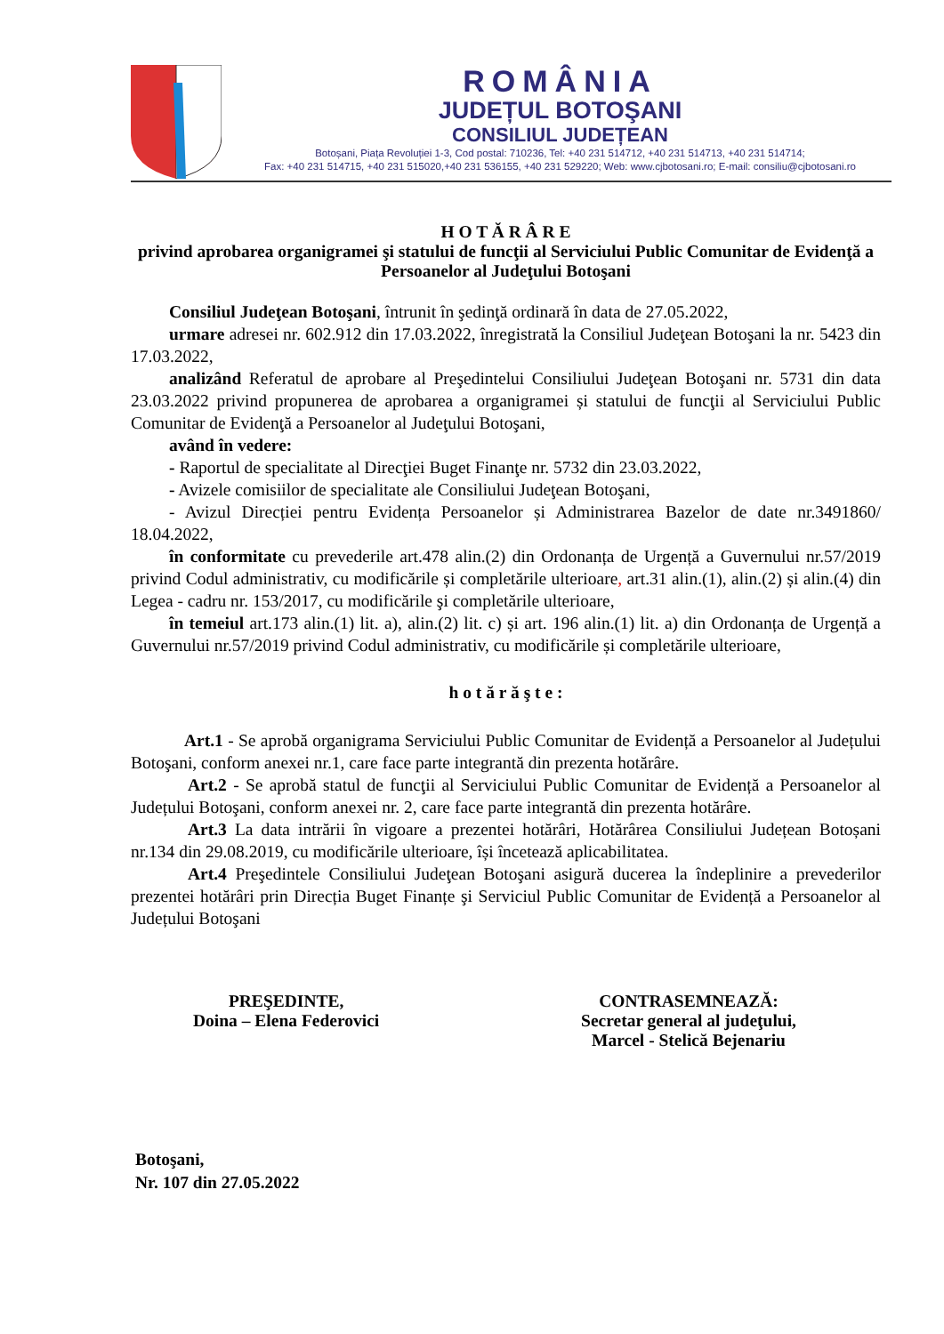ROMÂNIA
JUDEȚUL BOTOŞANI
CONSILIUL JUDEȚEAN
Botoșani, Piața Revoluției 1-3, Cod postal: 710236, Tel: +40 231 514712, +40 231 514713, +40 231 514714;
Fax: +40 231 514715, +40 231 515020,+40 231 536155, +40 231 529220; Web: www.cjbotosani.ro; E-mail: consiliu@cjbotosani.ro
H O T Ă R Â R E
privind aprobarea organigramei şi statului de funcţii al Serviciului Public Comunitar de Evidenţă a Persoanelor al Judeţului Botoşani
Consiliul Judeţean Botoşani, întrunit în şedinţă ordinară în data de 27.05.2022,
urmare adresei nr. 602.912 din 17.03.2022, înregistrată la Consiliul Judeţean Botoşani la nr. 5423 din 17.03.2022,
analizând Referatul de aprobare al Preşedintelui Consiliului Judeţean Botoşani nr. 5731 din data 23.03.2022 privind propunerea de aprobarea a organigramei și statului de funcţii al Serviciului Public Comunitar de Evidenţă a Persoanelor al Judeţului Botoşani,
având în vedere:
- Raportul de specialitate al Direcţiei Buget Finanţe nr. 5732 din 23.03.2022,
- Avizele comisiilor de specialitate ale Consiliului Judeţean Botoşani,
- Avizul Direcției pentru Evidența Persoanelor și Administrarea Bazelor de date nr.3491860/ 18.04.2022,
în conformitate cu prevederile art.478 alin.(2) din Ordonanța de Urgență a Guvernului nr.57/2019 privind Codul administrativ, cu modificările și completările ulterioare, art.31 alin.(1), alin.(2) și alin.(4) din Legea - cadru nr. 153/2017, cu modificările şi completările ulterioare,
în temeiul art.173 alin.(1) lit. a), alin.(2) lit. c) și art. 196 alin.(1) lit. a) din Ordonanța de Urgență a Guvernului nr.57/2019 privind Codul administrativ, cu modificările și completările ulterioare,
h o t ă r ă ş t e :
Art.1 - Se aprobă organigrama Serviciului Public Comunitar de Evidență a Persoanelor al Județului Botoşani, conform anexei nr.1, care face parte integrantă din prezenta hotărâre.
Art.2 - Se aprobă statul de funcţii al Serviciului Public Comunitar de Evidență a Persoanelor al Județului Botoşani, conform anexei nr. 2, care face parte integrantă din prezenta hotărâre.
Art.3 La data intrării în vigoare a prezentei hotărâri, Hotărârea Consiliului Județean Botoșani nr.134 din 29.08.2019, cu modificările ulterioare, își încetează aplicabilitatea.
Art.4 Preşedintele Consiliului Judeţean Botoşani asigură ducerea la îndeplinire a prevederilor prezentei hotărâri prin Direcția Buget Finanțe şi Serviciul Public Comunitar de Evidență a Persoanelor al Județului Botoşani
PREŞEDINTE,
Doina – Elena Federovici
CONTRASEMNEAZĂ:
Secretar general al judeţului,
Marcel - Stelică Bejenariu
Botoşani,
Nr. 107 din 27.05.2022